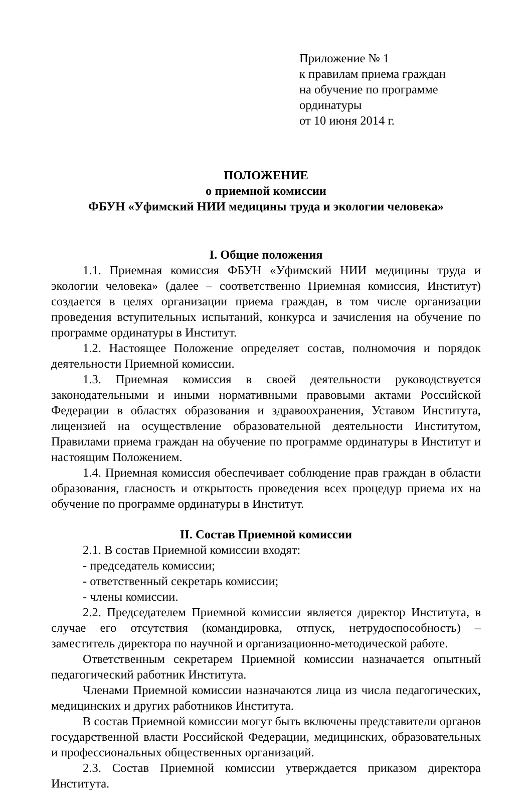Приложение № 1
к правилам приема граждан
на обучение по программе ординатуры
от 10 июня 2014 г.
ПОЛОЖЕНИЕ
о приемной комиссии
ФБУН «Уфимский НИИ медицины труда и экологии человека»
I. Общие положения
1.1. Приемная комиссия ФБУН «Уфимский НИИ медицины труда и экологии человека» (далее – соответственно Приемная комиссия, Институт) создается в целях организации приема граждан, в том числе организации проведения вступительных испытаний, конкурса и зачисления на обучение по программе ординатуры в Институт.
1.2. Настоящее Положение определяет состав, полномочия и порядок деятельности Приемной комиссии.
1.3. Приемная комиссия в своей деятельности руководствуется законодательными и иными нормативными правовыми актами Российской Федерации в областях образования и здравоохранения, Уставом Института, лицензией на осуществление образовательной деятельности Институтом, Правилами приема граждан на обучение по программе ординатуры в Институт и настоящим Положением.
1.4. Приемная комиссия обеспечивает соблюдение прав граждан в области образования, гласность и открытость проведения всех процедур приема их на обучение по программе ординатуры в Институт.
II. Состав Приемной комиссии
2.1. В состав Приемной комиссии входят:
- председатель комиссии;
- ответственный секретарь комиссии;
- члены комиссии.
2.2. Председателем Приемной комиссии является директор Института, в случае его отсутствия (командировка, отпуск, нетрудоспособность) – заместитель директора по научной и организационно-методической работе.
Ответственным секретарем Приемной комиссии назначается опытный педагогический работник Института.
Членами Приемной комиссии назначаются лица из числа педагогических, медицинских и других работников Института.
В состав Приемной комиссии могут быть включены представители органов государственной власти Российской Федерации, медицинских, образовательных и профессиональных общественных организаций.
2.3. Состав Приемной комиссии утверждается приказом директора Института.